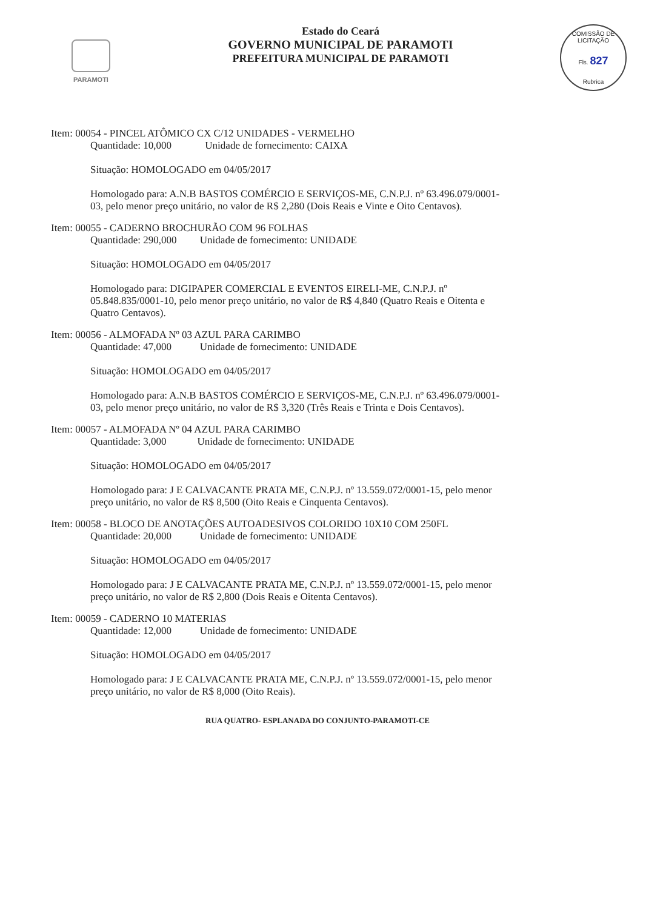PARAMOTI
Estado do Ceará
GOVERNO MUNICIPAL DE PARAMOTI
PREFEITURA MUNICIPAL DE PARAMOTI
COMISSÃO DE LICITAÇÃO
Fls. 827
Rubrica
Item: 00054 - PINCEL ATÔMICO CX C/12 UNIDADES - VERMELHO
Quantidade: 10,000 Unidade de fornecimento: CAIXA
Situação: HOMOLOGADO em 04/05/2017
Homologado para: A.N.B BASTOS COMÉRCIO E SERVIÇOS-ME, C.N.P.J. nº 63.496.079/0001-03, pelo menor preço unitário, no valor de R$ 2,280 (Dois Reais e Vinte e Oito Centavos).
Item: 00055 - CADERNO BROCHURÃO COM 96 FOLHAS
Quantidade: 290,000 Unidade de fornecimento: UNIDADE
Situação: HOMOLOGADO em 04/05/2017
Homologado para: DIGIPAPER COMERCIAL E EVENTOS EIRELI-ME, C.N.P.J. nº 05.848.835/0001-10, pelo menor preço unitário, no valor de R$ 4,840 (Quatro Reais e Oitenta e Quatro Centavos).
Item: 00056 - ALMOFADA Nº 03 AZUL PARA CARIMBO
Quantidade: 47,000 Unidade de fornecimento: UNIDADE
Situação: HOMOLOGADO em 04/05/2017
Homologado para: A.N.B BASTOS COMÉRCIO E SERVIÇOS-ME, C.N.P.J. nº 63.496.079/0001-03, pelo menor preço unitário, no valor de R$ 3,320 (Três Reais e Trinta e Dois Centavos).
Item: 00057 - ALMOFADA Nº 04 AZUL PARA CARIMBO
Quantidade: 3,000 Unidade de fornecimento: UNIDADE
Situação: HOMOLOGADO em 04/05/2017
Homologado para: J E CALVACANTE PRATA ME, C.N.P.J. nº 13.559.072/0001-15, pelo menor preço unitário, no valor de R$ 8,500 (Oito Reais e Cinquenta Centavos).
Item: 00058 - BLOCO DE ANOTAÇÕES AUTOADESIVOS COLORIDO 10X10 COM 250FL
Quantidade: 20,000 Unidade de fornecimento: UNIDADE
Situação: HOMOLOGADO em 04/05/2017
Homologado para: J E CALVACANTE PRATA ME, C.N.P.J. nº 13.559.072/0001-15, pelo menor preço unitário, no valor de R$ 2,800 (Dois Reais e Oitenta Centavos).
Item: 00059 - CADERNO 10 MATERIAS
Quantidade: 12,000 Unidade de fornecimento: UNIDADE
Situação: HOMOLOGADO em 04/05/2017
Homologado para: J E CALVACANTE PRATA ME, C.N.P.J. nº 13.559.072/0001-15, pelo menor preço unitário, no valor de R$ 8,000 (Oito Reais).
RUA QUATRO- ESPLANADA DO CONJUNTO-PARAMOTI-CE